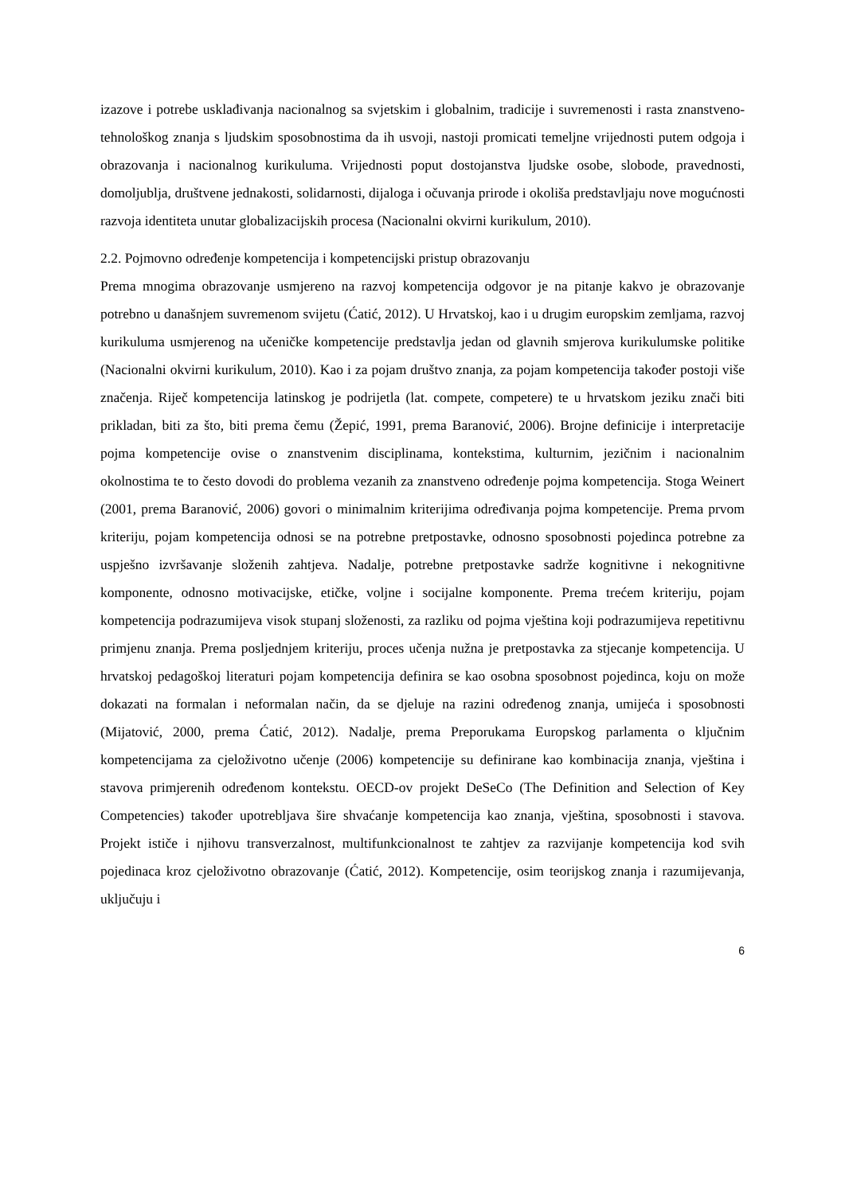izazove i potrebe usklađivanja nacionalnog sa svjetskim i globalnim, tradicije i suvremenosti i rasta znanstveno-tehnološkog znanja s ljudskim sposobnostima da ih usvoji, nastoji promicati temeljne vrijednosti putem odgoja i obrazovanja i nacionalnog kurikuluma. Vrijednosti poput dostojanstva ljudske osobe, slobode, pravednosti, domoljublja, društvene jednakosti, solidarnosti, dijaloga i očuvanja prirode i okoliša predstavljaju nove mogućnosti razvoja identiteta unutar globalizacijskih procesa (Nacionalni okvirni kurikulum, 2010).
2.2. Pojmovno određenje kompetencija i kompetencijski pristup obrazovanju
Prema mnogima obrazovanje usmjereno na razvoj kompetencija odgovor je na pitanje kakvo je obrazovanje potrebno u današnjem suvremenom svijetu (Ćatić, 2012). U Hrvatskoj, kao i u drugim europskim zemljama, razvoj kurikuluma usmjerenog na učeničke kompetencije predstavlja jedan od glavnih smjerova kurikulumske politike (Nacionalni okvirni kurikulum, 2010). Kao i za pojam društvo znanja, za pojam kompetencija također postoji više značenja. Riječ kompetencija latinskog je podrijetla (lat. compete, competere) te u hrvatskom jeziku znači biti prikladan, biti za što, biti prema čemu (Žepić, 1991, prema Baranović, 2006). Brojne definicije i interpretacije pojma kompetencije ovise o znanstvenim disciplinama, kontekstima, kulturnim, jezičnim i nacionalnim okolnostima te to često dovodi do problema vezanih za znanstveno određenje pojma kompetencija. Stoga Weinert (2001, prema Baranović, 2006) govori o minimalnim kriterijima određivanja pojma kompetencije. Prema prvom kriteriju, pojam kompetencija odnosi se na potrebne pretpostavke, odnosno sposobnosti pojedinca potrebne za uspješno izvršavanje složenih zahtjeva. Nadalje, potrebne pretpostavke sadrže kognitivne i nekognitivne komponente, odnosno motivacijske, etičke, voljne i socijalne komponente. Prema trećem kriteriju, pojam kompetencija podrazumijeva visok stupanj složenosti, za razliku od pojma vještina koji podrazumijeva repetitivnu primjenu znanja. Prema posljednjem kriteriju, proces učenja nužna je pretpostavka za stjecanje kompetencija. U hrvatskoj pedagoškoj literaturi pojam kompetencija definira se kao osobna sposobnost pojedinca, koju on može dokazati na formalan i neformalan način, da se djeluje na razini određenog znanja, umijeća i sposobnosti (Mijatović, 2000, prema Ćatić, 2012). Nadalje, prema Preporukama Europskog parlamenta o ključnim kompetencijama za cjeloživotno učenje (2006) kompetencije su definirane kao kombinacija znanja, vještina i stavova primjerenih određenom kontekstu. OECD-ov projekt DeSeCo (The Definition and Selection of Key Competencies) također upotrebljava šire shvaćanje kompetencija kao znanja, vještina, sposobnosti i stavova. Projekt ističe i njihovu transverzalnost, multifunkcionalnost te zahtjev za razvijanje kompetencija kod svih pojedinaca kroz cjeloživotno obrazovanje (Ćatić, 2012). Kompetencije, osim teorijskog znanja i razumijevanja, uključuju i
6